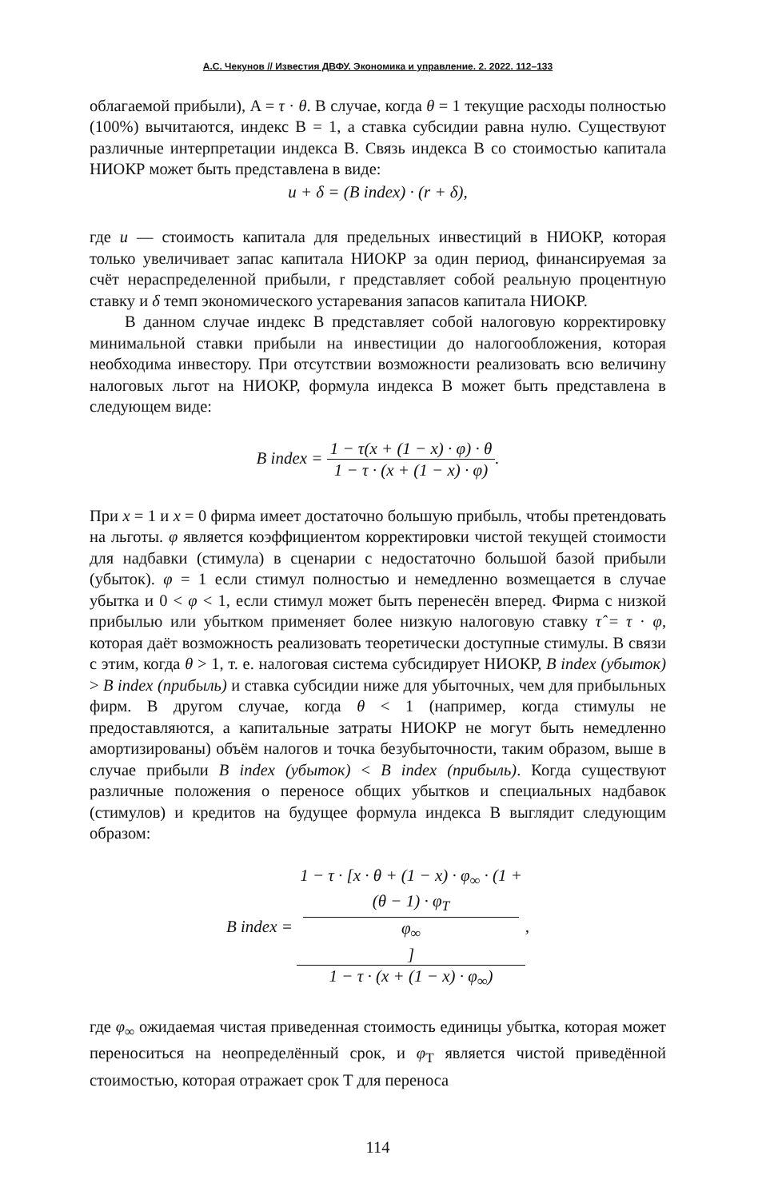А.С. Чекунов // Известия ДВФУ. Экономика и управление. 2. 2022. 112–133
облагаемой прибыли), A = τ · θ. В случае, когда θ = 1 текущие расходы полностью (100%) вычитаются, индекс B = 1, а ставка субсидии равна нулю. Существуют различные интерпретации индекса B. Связь индекса B со стоимостью капитала НИОКР может быть представлена в виде:
u + δ = (B index) · (r + δ),
где u — стоимость капитала для предельных инвестиций в НИОКР, которая только увеличивает запас капитала НИОКР за один период, финансируемая за счёт нераспределенной прибыли, r представляет собой реальную процентную ставку и δ темп экономического устаревания запасов капитала НИОКР.
В данном случае индекс B представляет собой налоговую корректировку минимальной ставки прибыли на инвестиции до налогообложения, которая необходима инвестору. При отсутствии возможности реализовать всю величину налоговых льгот на НИОКР, формула индекса B может быть представлена в следующем виде:
B index = 1 − τ(x + (1 − x) · φ) · θ 1 − τ · (x + (1 − x) · φ).
При x = 1 и x = 0 фирма имеет достаточно большую прибыль, чтобы претендовать на льготы. φ является коэффициентом корректировки чистой текущей стоимости для надбавки (стимула) в сценарии с недостаточно большой базой прибыли (убыток). φ = 1 если стимул полностью и немедленно возмещается в случае убытка и 0 < φ < 1, если стимул может быть перенесён вперед. Фирма с низкой прибылью или убытком применяет более низкую налоговую ставку τ̂ = τ · φ, которая даёт возможность реализовать теоретически доступные стимулы. В связи с этим, когда θ > 1, т. е. налоговая система субсидирует НИОКР, B index (убыток) > B index (прибыль) и ставка субсидии ниже для убыточных, чем для прибыльных фирм. В другом случае, когда θ < 1 (например, когда стимулы не предоставляются, а капитальные затраты НИОКР не могут быть немедленно амортизированы) объём налогов и точка безубыточности, таким образом, выше в случае прибыли B index (убыток) < B index (прибыль). Когда существуют различные положения о переносе общих убытков и специальных надбавок (стимулов) и кредитов на будущее формула индекса B выглядит следующим образом:
B index = 1 − τ · [x · θ + (1 − x) · φ<sub>∞</sub> · (1 +
(θ − 1) · φ<sub>T</sub>
φ<sub>∞</sub>] 1 − τ · (x + (1 − x) · φ<sub>∞</sub>),
где φ<sub>∞</sub> ожидаемая чистая приведенная стоимость единицы убытка, которая может переноситься на неопределённый срок, и φ<sub>T</sub> является чистой приведённой стоимостью, которая отражает срок T для переноса
114